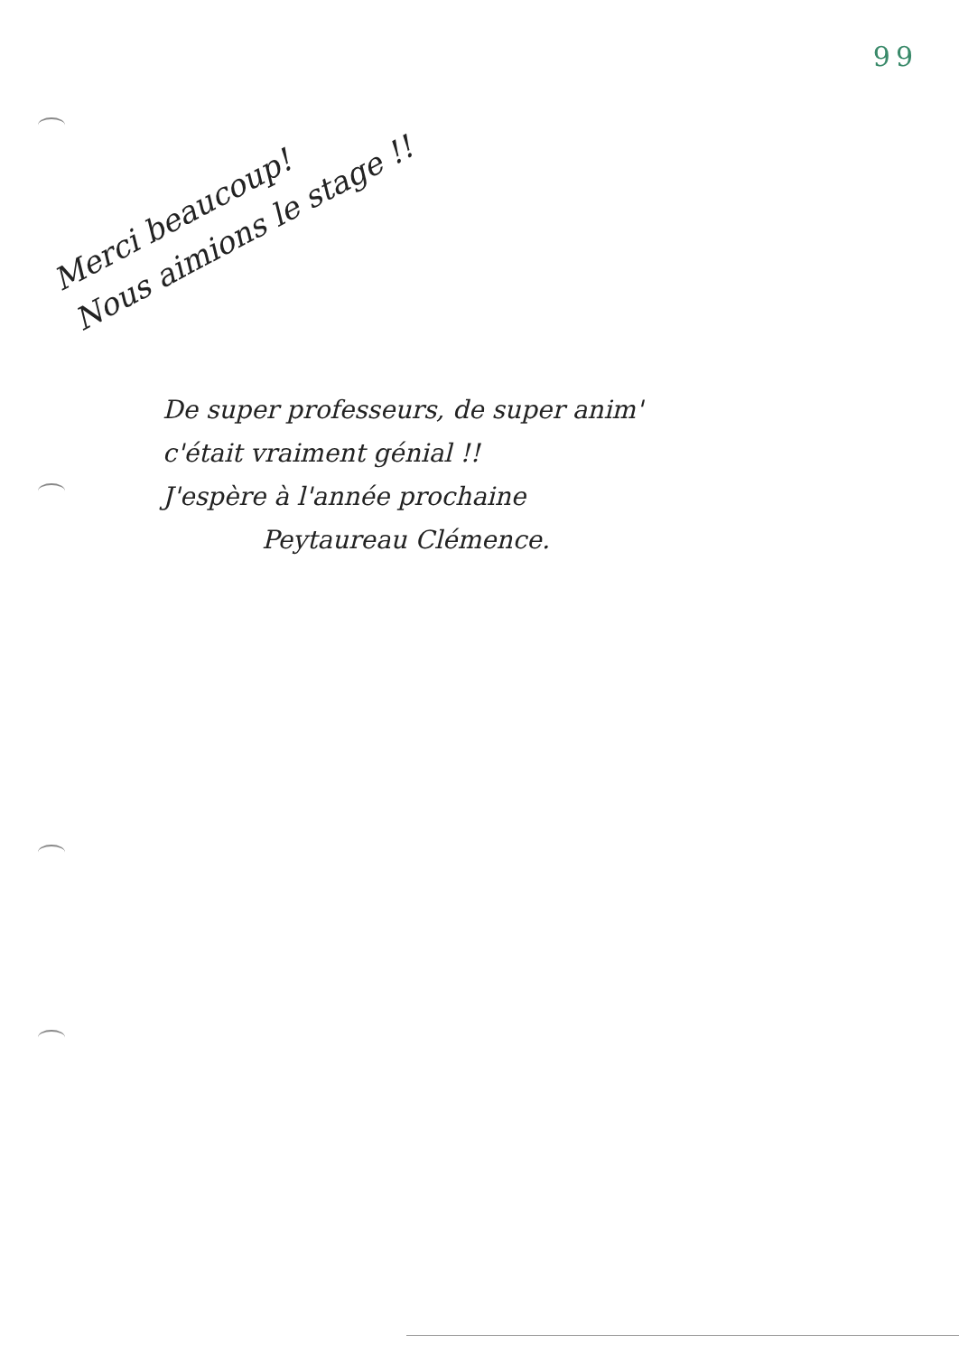99
Merci beaucoup!
Nous aimions le stage !!
De super professeurs, de super anim'
c'était vraiment génial !!
J'espère à l'année prochaine
Peytaureau Clémence.